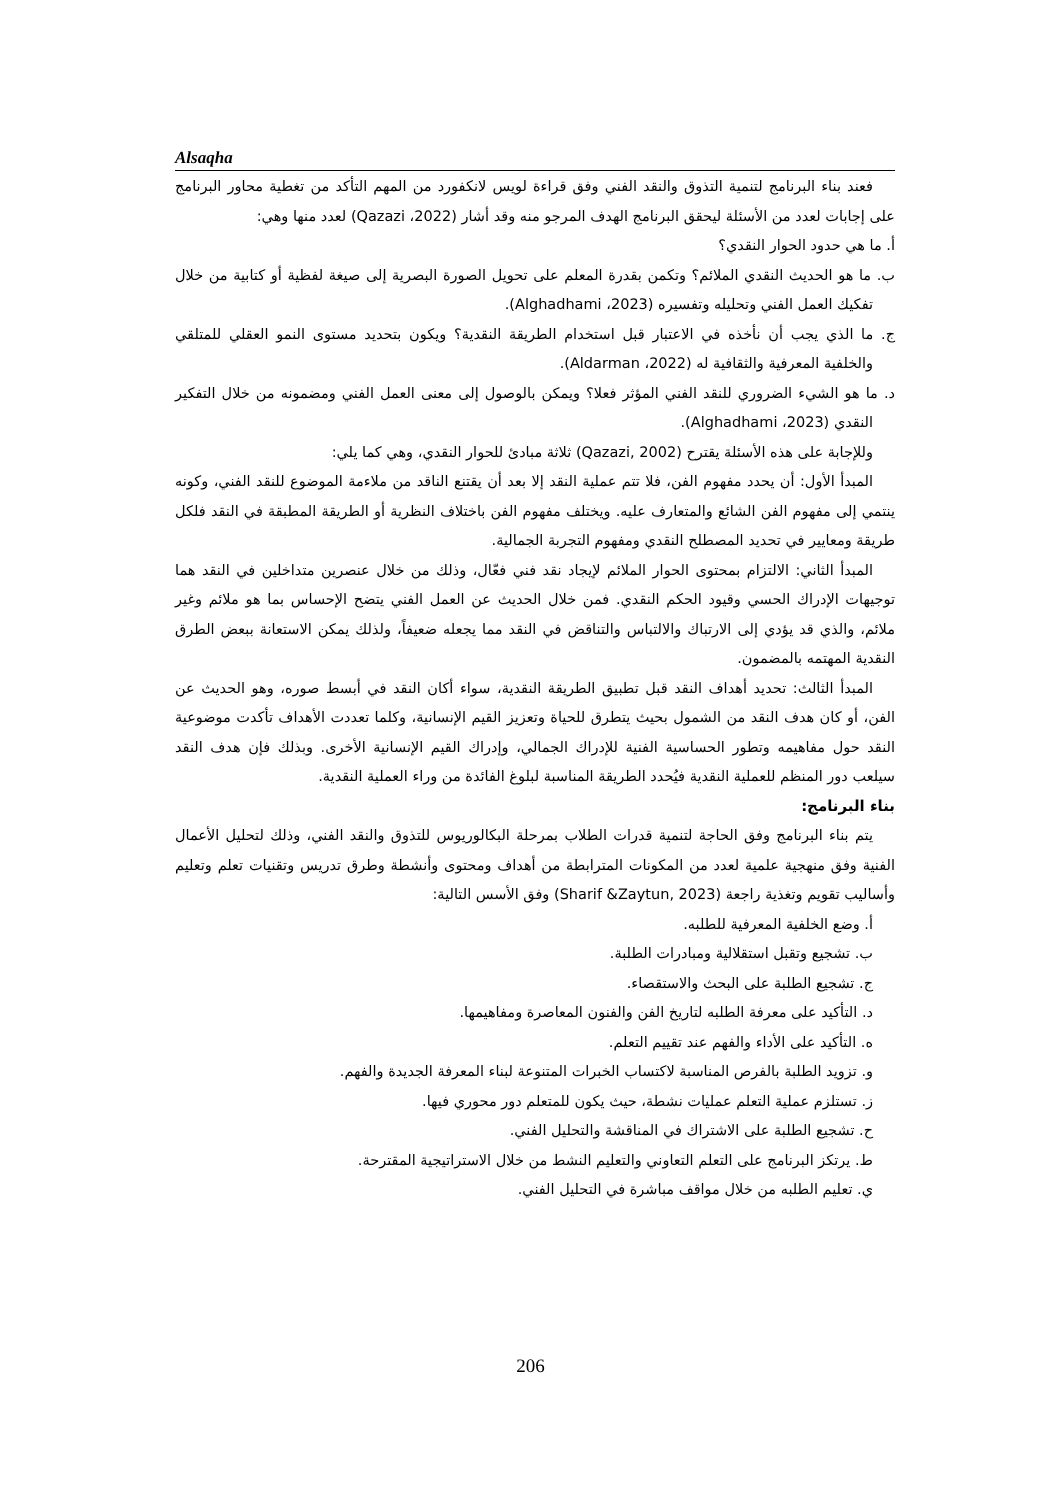Alsaqha
فعند بناء البرنامج لتنمية التذوق والنقد الفني وفق قراءة لويس لانكفورد من المهم التأكد من تغطية محاور البرنامج على إجابات لعدد من الأسئلة ليحقق البرنامج الهدف المرجو منه وقد أشار (Qazazi ،2022) لعدد منها وهي:
أ. ما هي حدود الحوار النقدي؟
ب. ما هو الحديث النقدي الملائم؟ وتكمن بقدرة المعلم على تحويل الصورة البصرية إلى صيغة لفظية أو كتابية من خلال تفكيك العمل الفني وتحليله وتفسيره (Alghadhami ،2023).
ج. ما الذي يجب أن نأخذه في الاعتبار قبل استخدام الطريقة النقدية؟ ويكون بتحديد مستوى النمو العقلي للمتلقي والخلفية المعرفية والثقافية له (Aldarman ،2022).
د. ما هو الشيء الضروري للنقد الفني المؤثر فعلا؟ ويمكن بالوصول إلى معنى العمل الفني ومضمونه من خلال التفكير النقدي (Alghadhami ،2023).
وللإجابة على هذه الأسئلة يقترح (Qazazi, 2002) ثلاثة مبادئ للحوار النقدي، وهي كما يلي:
المبدأ الأول: أن يحدد مفهوم الفن، فلا تتم عملية النقد إلا بعد أن يقتنع الناقد من ملاءمة الموضوع للنقد الفني، وكونه ينتمي إلى مفهوم الفن الشائع والمتعارف عليه. ويختلف مفهوم الفن باختلاف النظرية أو الطريقة المطبقة في النقد فلكل طريقة ومعايير في تحديد المصطلح النقدي ومفهوم التجربة الجمالية.
المبدأ الثاني: الالتزام بمحتوى الحوار الملائم لإيجاد نقد فني فعّال، وذلك من خلال عنصرين متداخلين في النقد هما توجيهات الإدراك الحسي وقيود الحكم النقدي. فمن خلال الحديث عن العمل الفني يتضح الإحساس بما هو ملائم وغير ملائم، والذي قد يؤدي إلى الارتباك والالتباس والتناقض في النقد مما يجعله ضعيفاً، ولذلك يمكن الاستعانة ببعض الطرق النقدية المهتمه بالمضمون.
المبدأ الثالث: تحديد أهداف النقد قبل تطبيق الطريقة النقدية، سواء أكان النقد في أبسط صوره، وهو الحديث عن الفن، أو كان هدف النقد من الشمول بحيث يتطرق للحياة وتعزيز القيم الإنسانية، وكلما تعددت الأهداف تأكدت موضوعية النقد حول مفاهيمه وتطور الحساسية الفنية للإدراك الجمالي، وإدراك القيم الإنسانية الأخرى. وبذلك فإن هدف النقد سيلعب دور المنظم للعملية النقدية فيُحدد الطريقة المناسبة لبلوغ الفائدة من وراء العملية النقدية.
بناء البرنامج:
يتم بناء البرنامج وفق الحاجة لتنمية قدرات الطلاب بمرحلة البكالوريوس للتذوق والنقد الفني، وذلك لتحليل الأعمال الفنية وفق منهجية علمية لعدد من المكونات المترابطة من أهداف ومحتوى وأنشطة وطرق تدريس وتقنيات تعلم وتعليم وأساليب تقويم وتغذية راجعة (Sharif &Zaytun, 2023) وفق الأسس التالية:
أ. وضع الخلفية المعرفية للطلبه.
ب. تشجيع وتقبل استقلالية ومبادرات الطلبة.
ج. تشجيع الطلبة على البحث والاستقصاء.
د. التأكيد على معرفة الطلبه لتاريخ الفن والفنون المعاصرة ومفاهيمها.
ه. التأكيد على الأداء والفهم عند تقييم التعلم.
و. تزويد الطلبة بالفرص المناسبة لاكتساب الخبرات المتنوعة لبناء المعرفة الجديدة والفهم.
ز. تستلزم عملية التعلم عمليات نشطة، حيث يكون للمتعلم دور محوري فيها.
ح. تشجيع الطلبة على الاشتراك في المناقشة والتحليل الفني.
ط. يرتكز البرنامج على التعلم التعاوني والتعليم النشط من خلال الاستراتيجية المقترحة.
ي. تعليم الطلبه من خلال مواقف مباشرة في التحليل الفني.
206